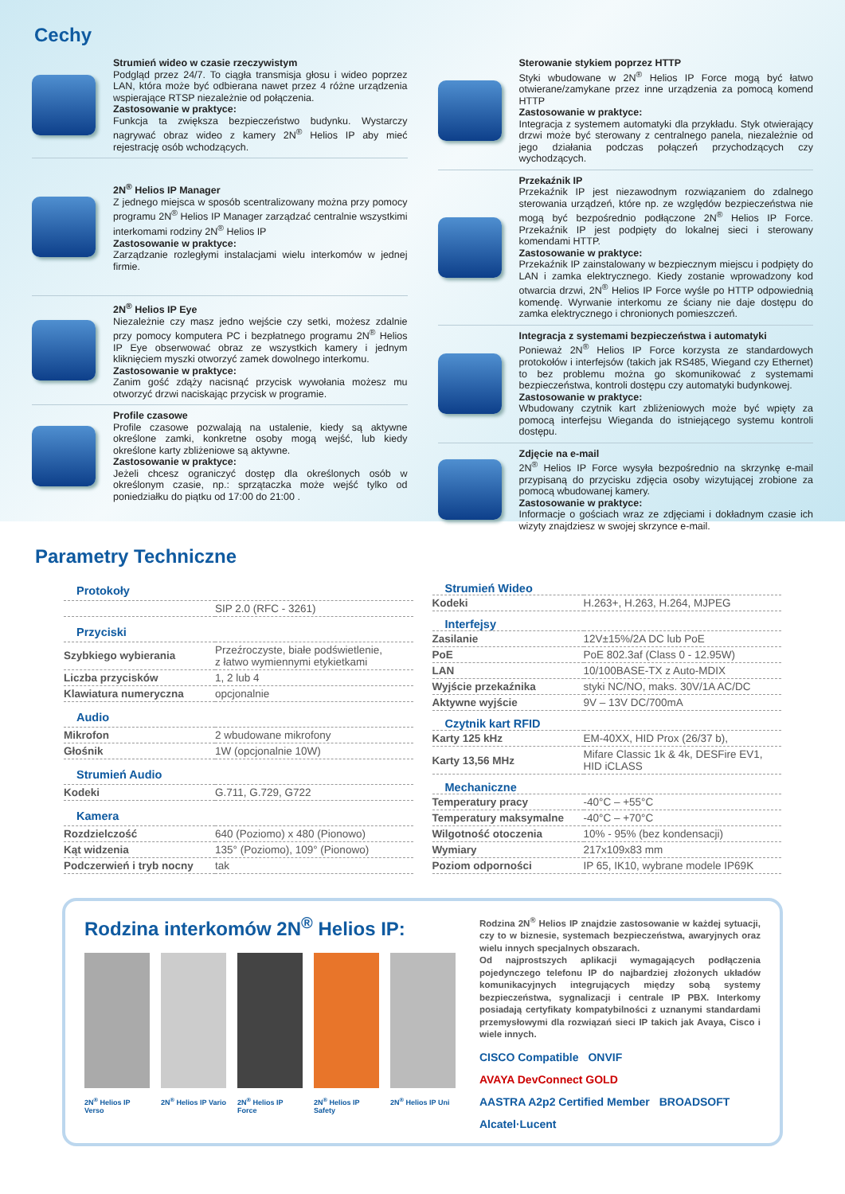Cechy
Strumień wideo w czasie rzeczywistym
Podgląd przez 24/7. To ciągła transmisja głosu i wideo poprzez LAN, która może być odbierana nawet przez 4 różne urządzenia wspierające RTSP niezależnie od połączenia.
Zastosowanie w praktyce:
Funkcja ta zwiększa bezpieczeństwo budynku. Wystarczy nagrywać obraz wideo z kamery 2N<sup>®</sup> Helios IP aby mieć rejestrację osób wchodzących.
2N<sup>®</sup> Helios IP Manager
Z jednego miejsca w sposób scentralizowany można przy pomocy programu 2N<sup>®</sup> Helios IP Manager zarządzać centralnie wszystkimi interkomami rodziny 2N<sup>®</sup> Helios IP
Zastosowanie w praktyce:
Zarządzanie rozległymi instalacjami wielu interkomów w jednej firmie.
2N<sup>®</sup> Helios IP Eye
Niezależnie czy masz jedno wejście czy setki, możesz zdalnie przy pomocy komputera PC i bezpłatnego programu 2N<sup>®</sup> Helios IP Eye obserwować obraz ze wszystkich kamery i jednym kliknięciem myszki otworzyć zamek dowolnego interkomu.
Zastosowanie w praktyce:
Zanim gość zdąży nacisnąć przycisk wywołania możesz mu otworzyć drzwi naciskając przycisk w programie.
Profile czasowe
Profile czasowe pozwalają na ustalenie, kiedy są aktywne określone zamki, konkretne osoby mogą wejść, lub kiedy określone karty zbliżeniowe są aktywne.
Zastosowanie w praktyce:
Jeżeli chcesz ograniczyć dostęp dla określonych osób w określonym czasie, np.: sprzątaczka może wejść tylko od poniedziałku do piątku od 17:00 do 21:00 .
Sterowanie stykiem poprzez HTTP
Styki wbudowane w 2N<sup>®</sup> Helios IP Force mogą być łatwo otwierane/zamykane przez inne urządzenia za pomocą komend HTTP
Zastosowanie w praktyce:
Integracja z systemem automatyki dla przykładu. Styk otwierający drzwi może być sterowany z centralnego panela, niezależnie od jego działania podczas połączeń przychodzących czy wychodzących.
Przekaźnik IP
Przekaźnik IP jest niezawodnym rozwiązaniem do zdalnego sterowania urządzeń, które np. ze względów bezpieczeństwa nie mogą być bezpośrednio podłączone 2N<sup>®</sup> Helios IP Force. Przekaźnik IP jest podpięty do lokalnej sieci i sterowany komendami HTTP.
Zastosowanie w praktyce:
Przekaźnik IP zainstalowany w bezpiecznym miejscu i podpięty do LAN i zamka elektrycznego. Kiedy zostanie wprowadzony kod otwarcia drzwi, 2N<sup>®</sup> Helios IP Force wyśle po HTTP odpowiednią komendę. Wyrwanie interkomu ze ściany nie daje dostępu do zamka elektrycznego i chronionych pomieszczeń.
Integracja z systemami bezpieczeństwa i automatyki
Ponieważ 2N<sup>®</sup> Helios IP Force korzysta ze standardowych protokołów i interfejsów (takich jak RS485, Wiegand czy Ethernet) to bez problemu można go skomunikować z systemami bezpieczeństwa, kontroli dostępu czy automatyki budynkowej.
Zastosowanie w praktyce:
Wbudowany czytnik kart zbliżeniowych może być wpięty za pomocą interfejsu Wieganda do istniejącego systemu kontroli dostępu.
Zdjęcie na e-mail
2N<sup>®</sup> Helios IP Force wysyła bezpośrednio na skrzynkę e-mail przypisaną do przycisku zdjęcia osoby wizytującej zrobione za pomocą wbudowanej kamery.
Zastosowanie w praktyce:
Informacje o gościach wraz ze zdjęciami i dokładnym czasie ich wizyty znajdziesz w swojej skrzynce e-mail.
Parametry Techniczne
| Protokoły | |
| --- | --- |
| | SIP 2.0 (RFC - 3261) |
| Przyciski | |
| Szybkiego wybierania | Przeźroczyste, białe podświetlenie, z łatwo wymiennymi etykietkami |
| Liczba przycisków | 1, 2 lub 4 |
| Klawiatura numeryczna | opcjonalnie |
| Audio | |
| Mikrofon | 2 wbudowane mikrofony |
| Głośnik | 1W (opcjonalnie 10W) |
| Strumień Audio | |
| Kodeki | G.711, G.729, G722 |
| Kamera | |
| Rozdzielczość | 640 (Poziomo) x 480 (Pionowo) |
| Kąt widzenia | 135° (Poziomo), 109° (Pionowo) |
| Podczerwień i tryb nocny | tak |
| Strumień Wideo | |
| --- | --- |
| Kodeki | H.263+, H.263, H.264, MJPEG |
| Interfejsy | |
| Zasilanie | 12V±15%/2A DC lub PoE |
| PoE | PoE 802.3af (Class 0 - 12.95W) |
| LAN | 10/100BASE-TX z Auto-MDIX |
| Wyjście przekaźnika | styki NC/NO, maks. 30V/1A AC/DC |
| Aktywne wyjście | 9V – 13V DC/700mA |
| Czytnik kart RFID | |
| Karty 125 kHz | EM-40XX, HID Prox (26/37 b), |
| Karty 13,56 MHz | Mifare Classic 1k & 4k, DESFire EV1, HID iCLASS |
| Mechaniczne | |
| Temperatury pracy | -40°C – +55°C |
| Temperatury maksymalne | -40°C – +70°C |
| Wilgotność otoczenia | 10% - 95% (bez kondensacji) |
| Wymiary | 217x109x83 mm |
| Poziom odporności | IP 65, IK10, wybrane modele IP69K |
Rodzina interkomów 2N<sup>®</sup> Helios IP:
2N<sup>®</sup> Helios IP Verso
2N<sup>®</sup> Helios IP Vario
2N<sup>®</sup> Helios IP Force
2N<sup>®</sup> Helios IP Safety
2N<sup>®</sup> Helios IP Uni
Rodzina 2N<sup>®</sup> Helios IP znajdzie zastosowanie w każdej sytuacji, czy to w biznesie, systemach bezpieczeństwa, awaryjnych oraz wielu innych specjalnych obszarach.
Od najprostszych aplikacji wymagających podłączenia pojedynczego telefonu IP do najbardziej złożonych układów komunikacyjnych integrujących między sobą systemy bezpieczeństwa, sygnalizacji i centrale IP PBX. Interkomy posiadają certyfikaty kompatybilności z uznanymi standardami przemysłowymi dla rozwiązań sieci IP takich jak Avaya, Cisco i wiele innych.
CISCO Compatible ONVIF AVAYA DevConnect GOLD AASTRA A2p2 Certified Member BROADSOFT Alcatel·Lucent